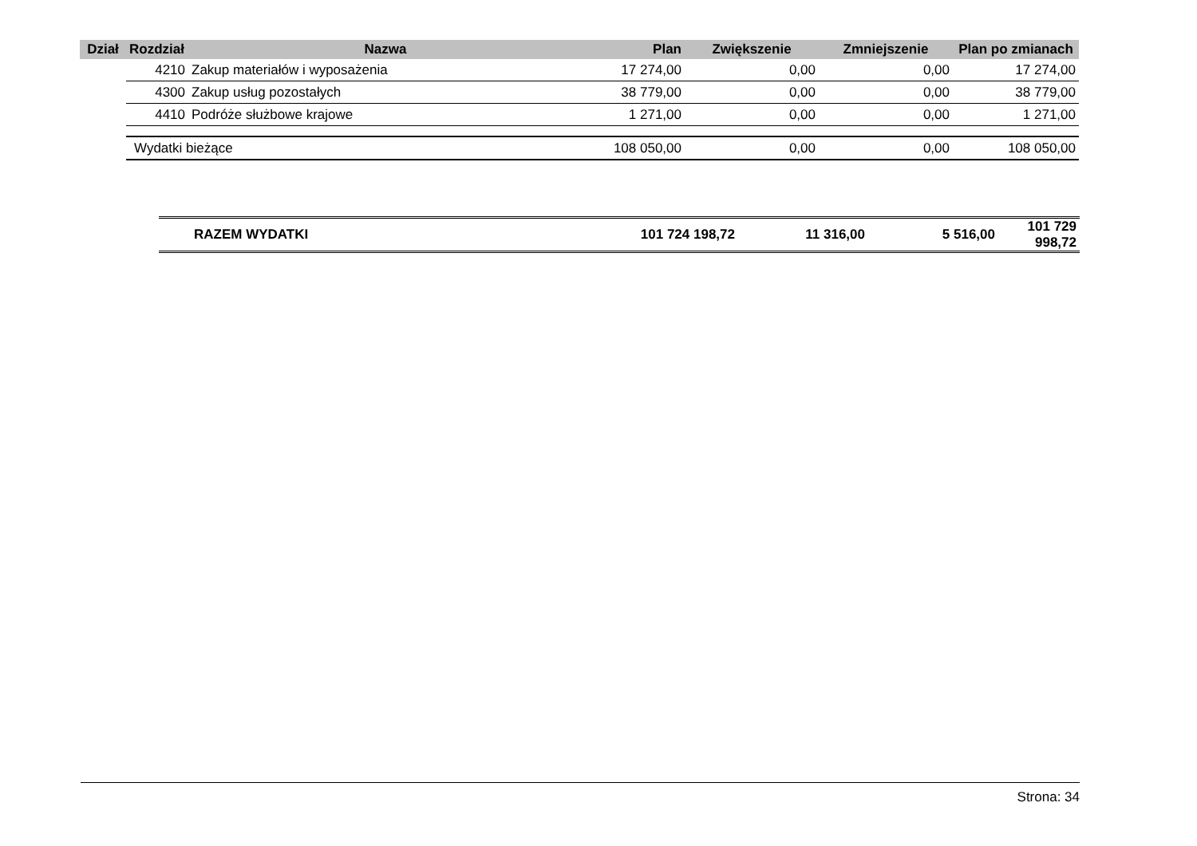| Dział | Rozdział | Nazwa | Plan | Zwiększenie | Zmniejszenie | Plan po zmianach |
| --- | --- | --- | --- | --- | --- | --- |
| | 4210 | Zakup materiałów i wyposażenia | 17 274,00 | 0,00 | 0,00 | 17 274,00 |
| | 4300 | Zakup usług pozostałych | 38 779,00 | 0,00 | 0,00 | 38 779,00 |
| | 4410 | Podróże służbowe krajowe | 1 271,00 | 0,00 | 0,00 | 1 271,00 |
| | Wydatki bieżące | | 108 050,00 | 0,00 | 0,00 | 108 050,00 |
| RAZEM WYDATKI | 101 724 198,72 | 11 316,00 | 5 516,00 | 101 729 998,72 |
Strona: 34